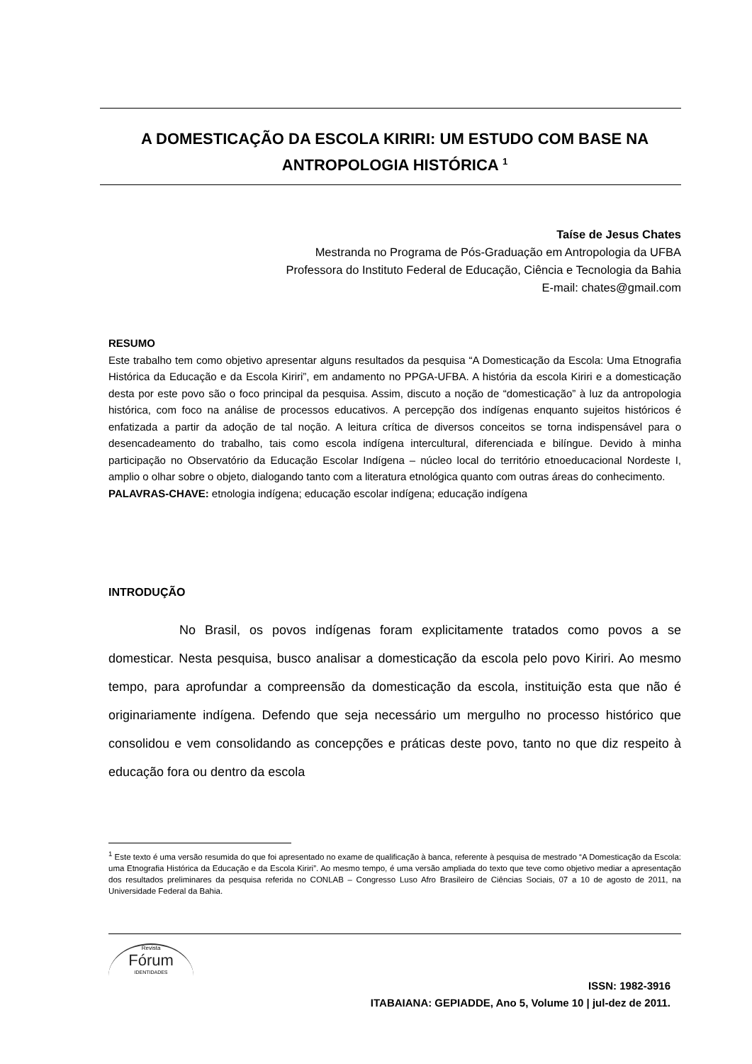A DOMESTICAÇÃO DA ESCOLA KIRIRI: UM ESTUDO COM BASE NA ANTROPOLOGIA HISTÓRICA <sup>1</sup>
Taíse de Jesus Chates
Mestranda no Programa de Pós-Graduação em Antropologia da UFBA
Professora do Instituto Federal de Educação, Ciência e Tecnologia da Bahia
E-mail: chates@gmail.com
RESUMO
Este trabalho tem como objetivo apresentar alguns resultados da pesquisa “A Domesticação da Escola: Uma Etnografia Histórica da Educação e da Escola Kiriri”, em andamento no PPGA-UFBA. A história da escola Kiriri e a domesticação desta por este povo são o foco principal da pesquisa. Assim, discuto a noção de “domesticação” à luz da antropologia histórica, com foco na análise de processos educativos. A percepção dos indígenas enquanto sujeitos históricos é enfatizada a partir da adoção de tal noção. A leitura crítica de diversos conceitos se torna indispensável para o desencadeamento do trabalho, tais como escola indígena intercultural, diferenciada e bilíngue. Devido à minha participação no Observatório da Educação Escolar Indígena – núcleo local do território etnoeducacional Nordeste I, amplio o olhar sobre o objeto, dialogando tanto com a literatura etnológica quanto com outras áreas do conhecimento.
PALAVRAS-CHAVE: etnologia indígena; educação escolar indígena; educação indígena
INTRODUÇÃO
No Brasil, os povos indígenas foram explicitamente tratados como povos a se domesticar. Nesta pesquisa, busco analisar a domesticação da escola pelo povo Kiriri. Ao mesmo tempo, para aprofundar a compreensão da domesticação da escola, instituição esta que não é originariamente indígena. Defendo que seja necessário um mergulho no processo histórico que consolidou e vem consolidando as concepções e práticas deste povo, tanto no que diz respeito à educação fora ou dentro da escola
<sup>1</sup> Este texto é uma versão resumida do que foi apresentado no exame de qualificação à banca, referente à pesquisa de mestrado “A Domesticação da Escola: uma Etnografia Histórica da Educação e da Escola Kiriri”. Ao mesmo tempo, é uma versão ampliada do texto que teve como objetivo mediar a apresentação dos resultados preliminares da pesquisa referida no CONLAB – Congresso Luso Afro Brasileiro de Ciências Sociais, 07 a 10 de agosto de 2011, na Universidade Federal da Bahia.
Revista
Fórum
IDENTIDADES
ISSN: 1982-3916
ITABAIANA: GEPIADDE, Ano 5, Volume 10 | jul-dez de 2011.